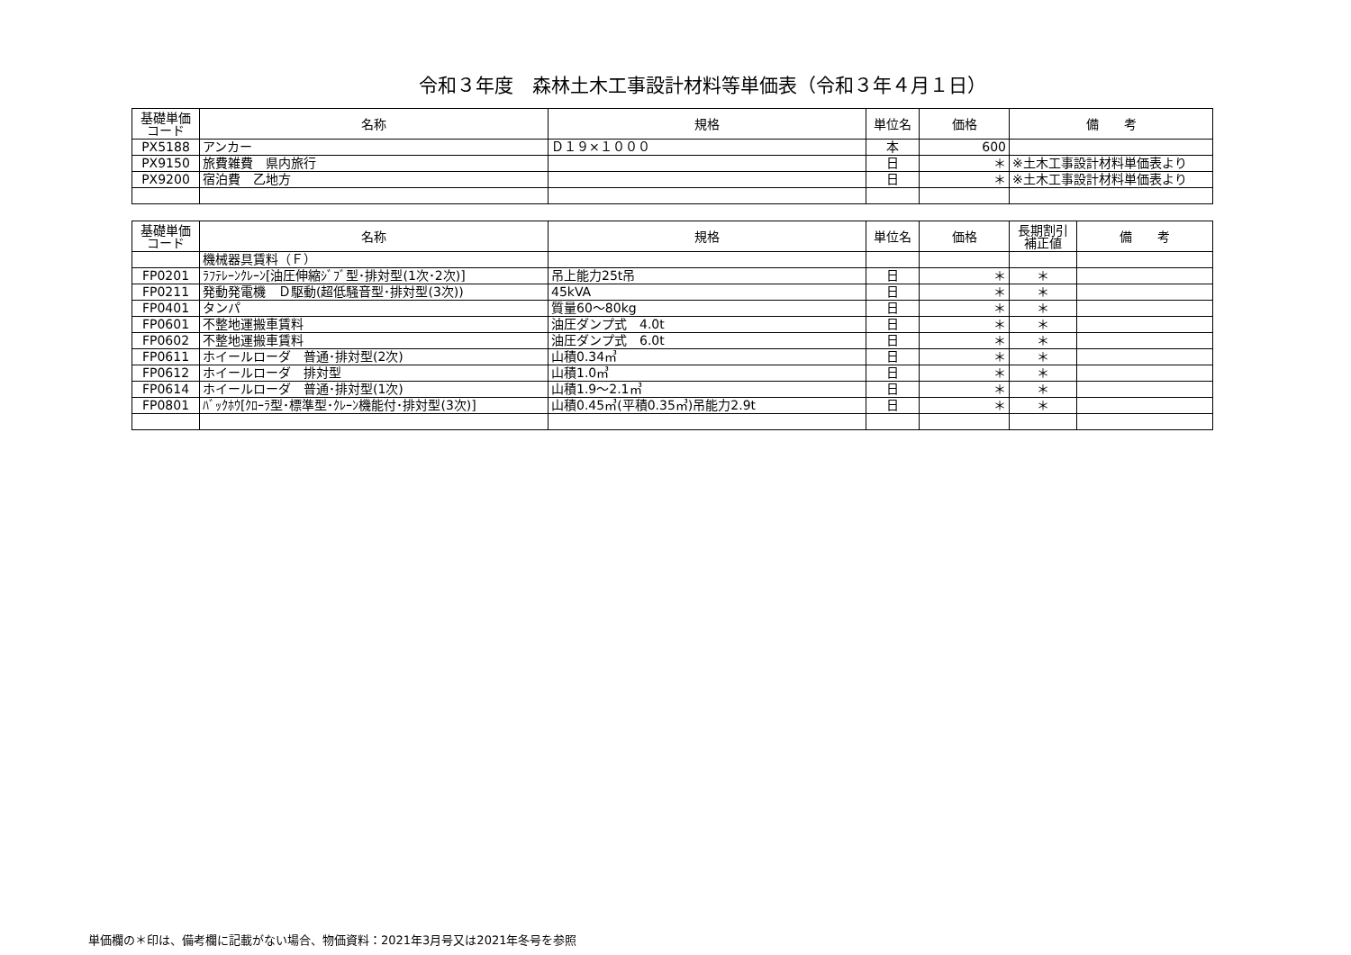令和３年度　森林土木工事設計材料等単価表（令和３年４月１日）
| 基礎単価 コード | 名称 | 規格 | 単位名 | 価格 | 備 考 |
| --- | --- | --- | --- | --- | --- |
| PX5188 | アンカー | Ｄ１９×１０００ | 本 | 600 | |
| PX9150 | 旅費雑費 県内旅行 | | 日 | ＊ | ※土木工事設計材料単価表より |
| PX9200 | 宿泊費 乙地方 | | 日 | ＊ | ※土木工事設計材料単価表より |
| 基礎単価 コード | 名称 | 規格 | 単位名 | 価格 | 長期割引 補正値 | 備 考 |
| --- | --- | --- | --- | --- | --- | --- |
| | 機械器具賃料（Ｆ） | | | | | |
| FP0201 | ﾗﾌﾃﾚｰﾝｸﾚｰﾝ[油圧伸縮ｼﾞﾌﾞ型･排対型(1次･2次)] | 吊上能力25t吊 | 日 | ＊ | ＊ | |
| FP0211 | 発動発電機 Ｄ駆動(超低騒音型･排対型(3次)) | 45kVA | 日 | ＊ | ＊ | |
| FP0401 | タンパ | 質量60～80kg | 日 | ＊ | ＊ | |
| FP0601 | 不整地運搬車賃料 | 油圧ダンプ式 4.0t | 日 | ＊ | ＊ | |
| FP0602 | 不整地運搬車賃料 | 油圧ダンプ式 6.0t | 日 | ＊ | ＊ | |
| FP0611 | ホイールローダ 普通･排対型(2次) | 山積0.34㎥ | 日 | ＊ | ＊ | |
| FP0612 | ホイールローダ 排対型 | 山積1.0㎥ | 日 | ＊ | ＊ | |
| FP0614 | ホイールローダ 普通･排対型(1次) | 山積1.9～2.1㎥ | 日 | ＊ | ＊ | |
| FP0801 | ﾊﾞｯｸﾎｳ[ｸﾛｰﾗ型･標準型･ｸﾚｰﾝ機能付･排対型(3次)] | 山積0.45㎥(平積0.35㎥)吊能力2.9t | 日 | ＊ | ＊ | |
単価欄の＊印は、備考欄に記載がない場合、物価資料：2021年3月号又は2021年冬号を参照